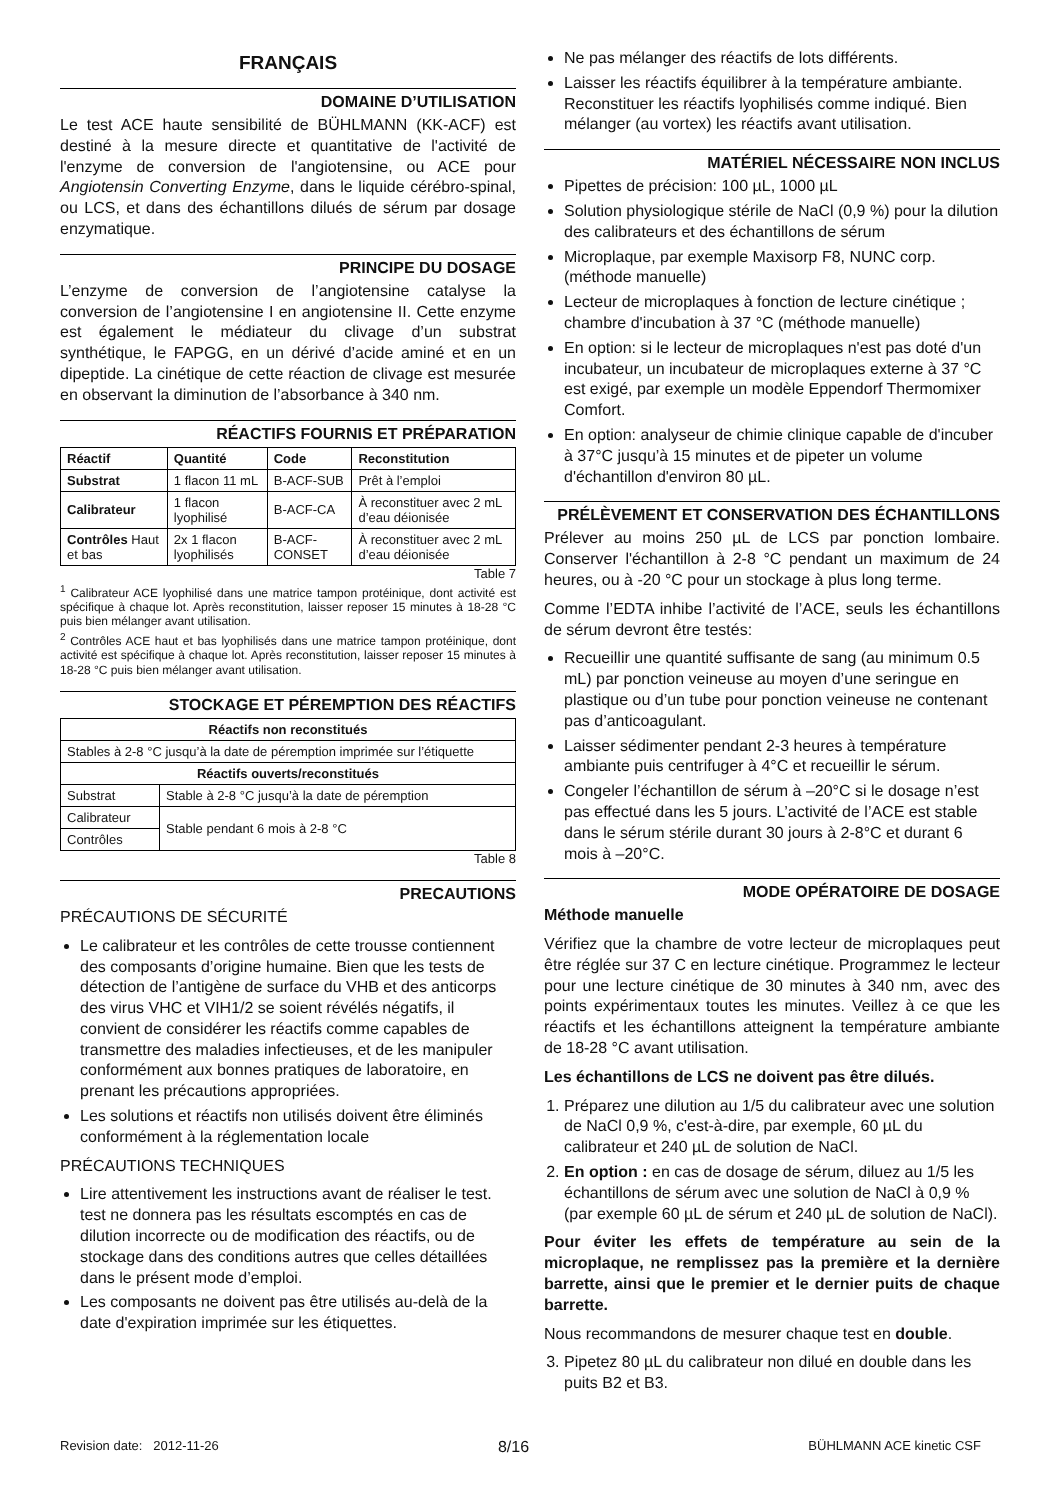FRANÇAIS
DOMAINE D’UTILISATION
Le test ACE haute sensibilité de BÜHLMANN (KK-ACF) est destiné à la mesure directe et quantitative de l'activité de l'enzyme de conversion de l'angiotensine, ou ACE pour Angiotensin Converting Enzyme, dans le liquide cérébro-spinal, ou LCS, et dans des échantillons dilués de sérum par dosage enzymatique.
PRINCIPE DU DOSAGE
L’enzyme de conversion de l’angiotensine catalyse la conversion de l’angiotensine I en angiotensine II. Cette enzyme est également le médiateur du clivage d’un substrat synthétique, le FAPGG, en un dérivé d’acide aminé et en un dipeptide. La cinétique de cette réaction de clivage est mesurée en observant la diminution de l’absorbance à 340 nm.
RÉACTIFS FOURNIS ET PRÉPARATION
| Réactif | Quantité | Code | Reconstitution |
| --- | --- | --- | --- |
| Substrat | 1 flacon 11 mL | B-ACF-SUB | Prêt à l’emploi |
| Calibrateur | 1 flacon lyophilisé | B-ACF-CA | À reconstituer avec 2 mL d’eau déionisée |
| Contrôles Haut et bas | 2x 1 flacon lyophilisés | B-ACF-CONSET | À reconstituer avec 2 mL d’eau déionisée |
Table 7
<sup>1</sup> Calibrateur ACE lyophilisé dans une matrice tampon protéinique, dont activité est spécifique à chaque lot. Après reconstitution, laisser reposer 15 minutes à 18-28 °C puis bien mélanger avant utilisation.
<sup>2</sup> Contrôles ACE haut et bas lyophilisés dans une matrice tampon protéinique, dont activité est spécifique à chaque lot. Après reconstitution, laisser reposer 15 minutes à 18-28 °C puis bien mélanger avant utilisation.
STOCKAGE ET PÉREMPTION DES RÉACTIFS
| Réactifs non reconstitués | |
| --- | --- |
| Stables à 2-8 °C jusqu’à la date de péremption imprimée sur l’étiquette | |
| Réactifs ouverts/reconstitués | |
| Substrat | Stable à 2-8 °C jusqu’à la date de péremption |
| Calibrateur | Stable pendant 6 mois à 2-8 °C |
| Contrôles | |
Table 8
PRECAUTIONS
PRÉCAUTIONS DE SÉCURITÉ
Le calibrateur et les contrôles de cette trousse contiennent des composants d’origine humaine. Bien que les tests de détection de l’antigène de surface du VHB et des anticorps des virus VHC et VIH1/2 se soient révélés négatifs, il convient de considérer les réactifs comme capables de transmettre des maladies infectieuses, et de les manipuler conformément aux bonnes pratiques de laboratoire, en prenant les précautions appropriées.
Les solutions et réactifs non utilisés doivent être éliminés conformément à la réglementation locale
PRÉCAUTIONS TECHNIQUES
Lire attentivement les instructions avant de réaliser le test. test ne donnera pas les résultats escomptés en cas de dilution incorrecte ou de modification des réactifs, ou de stockage dans des conditions autres que celles détaillées dans le présent mode d’emploi.
Les composants ne doivent pas être utilisés au-delà de la date d'expiration imprimée sur les étiquettes.
Ne pas mélanger des réactifs de lots différents.
Laisser les réactifs équilibrer à la température ambiante. Reconstituer les réactifs lyophilisés comme indiqué. Bien mélanger (au vortex) les réactifs avant utilisation.
MATÉRIEL NÉCESSAIRE NON INCLUS
Pipettes de précision: 100 µL, 1000 µL
Solution physiologique stérile de NaCl (0,9 %) pour la dilution des calibrateurs et des échantillons de sérum
Microplaque, par exemple Maxisorp F8, NUNC corp. (méthode manuelle)
Lecteur de microplaques à fonction de lecture cinétique ; chambre d'incubation à 37 °C (méthode manuelle)
En option: si le lecteur de microplaques n'est pas doté d'un incubateur, un incubateur de microplaques externe à 37 °C est exigé, par exemple un modèle Eppendorf Thermomixer Comfort.
En option: analyseur de chimie clinique capable de d'incuber à 37°C jusqu’à 15 minutes et de pipeter un volume d'échantillon d'environ 80 µL.
PRÉLÈVEMENT ET CONSERVATION DES ÉCHANTILLONS
Prélever au moins 250 µL de LCS par ponction lombaire. Conserver l'échantillon à 2-8 °C pendant un maximum de 24 heures, ou à -20 °C pour un stockage à plus long terme.
Comme l’EDTA inhibe l’activité de l’ACE, seuls les échantillons de sérum devront être testés:
Recueillir une quantité suffisante de sang (au minimum 0.5 mL) par ponction veineuse au moyen d’une seringue en plastique ou d’un tube pour ponction veineuse ne contenant pas d’anticoagulant.
Laisser sédimenter pendant 2-3 heures à température ambiante puis centrifuger à 4°C et recueillir le sérum.
Congeler l’échantillon de sérum à –20°C si le dosage n’est pas effectué dans les 5 jours. L’activité de l’ACE est stable dans le sérum stérile durant 30 jours à 2-8°C et durant 6 mois à –20°C.
MODE OPÉRATOIRE DE DOSAGE
Méthode manuelle
Vérifiez que la chambre de votre lecteur de microplaques peut être réglée sur 37 C en lecture cinétique. Programmez le lecteur pour une lecture cinétique de 30 minutes à 340 nm, avec des points expérimentaux toutes les minutes. Veillez à ce que les réactifs et les échantillons atteignent la température ambiante de 18-28 °C avant utilisation.
Les échantillons de LCS ne doivent pas être dilués.
1. Préparez une dilution au 1/5 du calibrateur avec une solution de NaCl 0,9 %, c'est-à-dire, par exemple, 60 µL du calibrateur et 240 µL de solution de NaCl.
2. En option : en cas de dosage de sérum, diluez au 1/5 les échantillons de sérum avec une solution de NaCl à 0,9 % (par exemple 60 µL de sérum et 240 µL de solution de NaCl).
Pour éviter les effets de température au sein de la microplaque, ne remplissez pas la première et la dernière barrette, ainsi que le premier et le dernier puits de chaque barrette.
Nous recommandons de mesurer chaque test en double.
3. Pipetez 80 µL du calibrateur non dilué en double dans les puits B2 et B3.
Revision date: 2012-11-26 8/16 BÜHLMANN ACE kinetic CSF